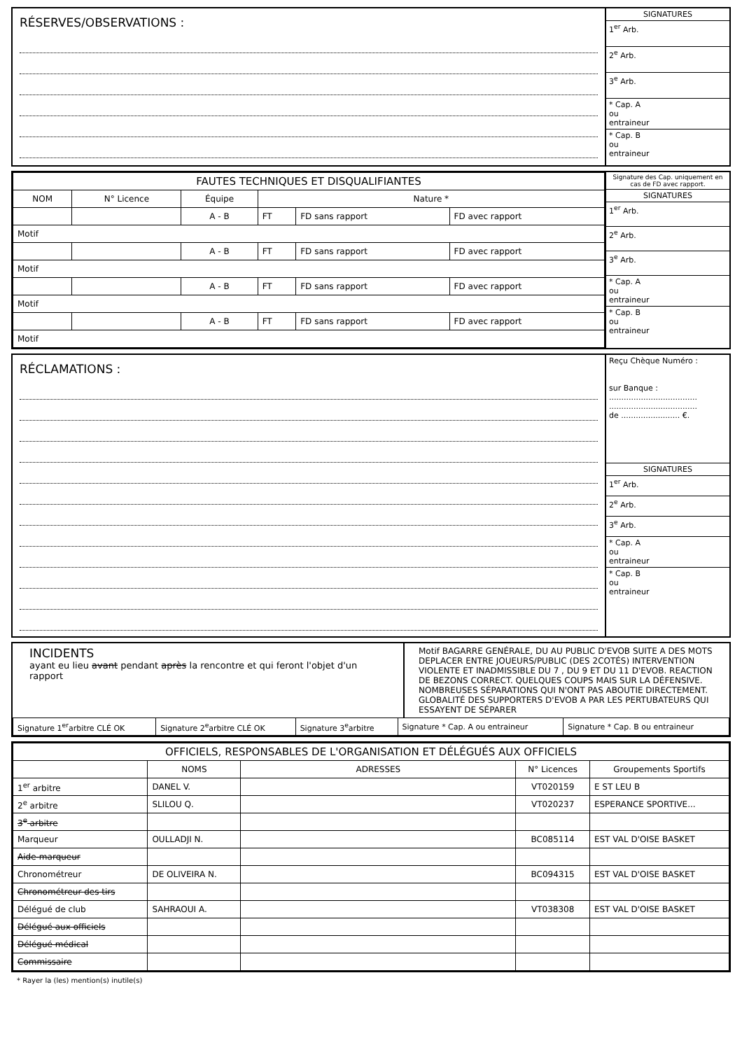RÉSERVES/OBSERVATIONS :
SIGNATURES
1<sup>er</sup> Arb.
2<sup>e</sup> Arb.
3<sup>e</sup> Arb.
* Cap. A
ou
entraineur
* Cap. B
ou
entraineur
| FAUTES TECHNIQUES ET DISQUALIFIANTES | | | | | |
| --- | --- | --- | --- | --- | --- |
| NOM | N° Licence | Équipe | Nature * | | |
| | | A - B | FT | FD sans rapport | FD avec rapport |
| Motif | | | | | |
| | | A - B | FT | FD sans rapport | FD avec rapport |
| Motif | | | | | |
| | | A - B | FT | FD sans rapport | FD avec rapport |
| Motif | | | | | |
| | | A - B | FT | FD sans rapport | FD avec rapport |
| Motif | | | | | |
Signature des Cap. uniquement en cas de FD avec rapport.
SIGNATURES
1<sup>er</sup> Arb.
2<sup>e</sup> Arb.
3<sup>e</sup> Arb.
* Cap. A
ou
entraineur
* Cap. B
ou
entraineur
RÉCLAMATIONS :
Reçu Chèque Numéro :
sur Banque :
....................................
....................................
de ........................ €.
SIGNATURES
1<sup>er</sup> Arb.
2<sup>e</sup> Arb.
3<sup>e</sup> Arb.
* Cap. A
ou
entraineur
* Cap. B
ou
entraineur
INCIDENTS
ayant eu lieu avant pendant après la rencontre et qui feront l'objet d'un rapport
Motif BAGARRE GENÉRALE, DU AU PUBLIC D'EVOB SUITE A DES MOTS DEPLACER ENTRE JOUEURS/PUBLIC (DES 2COTÉS) INTERVENTION VIOLENTE ET INADMISSIBLE DU 7 , DU 9 ET DU 11 D'EVOB. REACTION DE BEZONS CORRECT. QUELQUES COUPS MAIS SUR LA DÉFENSIVE. NOMBREUSES SÉPARATIONS QUI N'ONT PAS ABOUTIE DIRECTEMENT. GLOBALITÉ DES SUPPORTERS D'EVOB A PAR LES PERTUBATEURS QUI ESSAYENT DE SÉPARER
| Signature 1<sup>er</sup>arbitre CLÉ OK | Signature 2<sup>e</sup>arbitre CLÉ OK | Signature 3<sup>e</sup>arbitre | Signature * Cap. A ou entraineur | Signature * Cap. B ou entraineur |
| OFFICIELS, RESPONSABLES DE L'ORGANISATION ET DÉLÉGUÉS AUX OFFICIELS | | | | |
| --- | --- | --- | --- | --- |
| | NOMS | ADRESSES | N° Licences | Groupements Sportifs |
| 1<sup>er</sup> arbitre | DANEL V. | | VT020159 | E ST LEU B |
| 2<sup>e</sup> arbitre | SLILOU Q. | | VT020237 | ESPERANCE SPORTIVE... |
| 3<sup>e</sup> arbitre | | | | |
| Marqueur | OULLADJI N. | | BC085114 | EST VAL D'OISE BASKET |
| Aide-marqueur | | | | |
| Chronométreur | DE OLIVEIRA N. | | BC094315 | EST VAL D'OISE BASKET |
| Chronométreur des tirs | | | | |
| Délégué de club | SAHRAOUI A. | | VT038308 | EST VAL D'OISE BASKET |
| Délégué aux officiels | | | | |
| Délégué médical | | | | |
| Commissaire | | | | |
* Rayer la (les) mention(s) inutile(s)